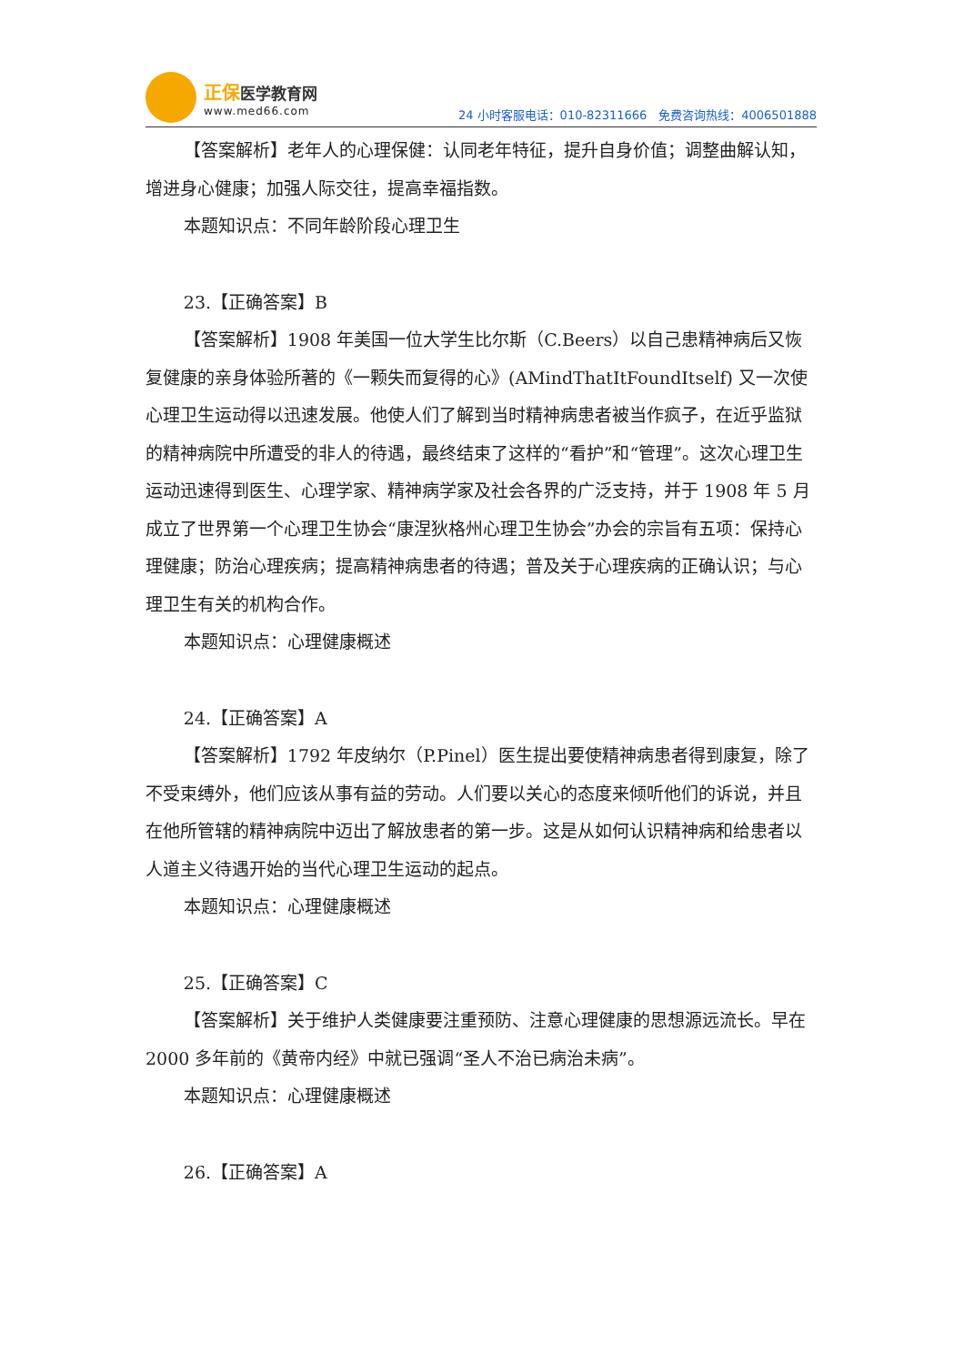正保医学教育网
www.med66.com
24 小时客服电话：010-82311666　免费咨询热线：4006501888
【答案解析】老年人的心理保健：认同老年特征，提升自身价值；调整曲解认知，增进身心健康；加强人际交往，提高幸福指数。
本题知识点：不同年龄阶段心理卫生
23.【正确答案】B
【答案解析】1908 年美国一位大学生比尔斯（C.Beers）以自己患精神病后又恢复健康的亲身体验所著的《一颗失而复得的心》(AMindThatItFoundItself) 又一次使心理卫生运动得以迅速发展。他使人们了解到当时精神病患者被当作疯子，在近乎监狱的精神病院中所遭受的非人的待遇，最终结束了这样的“看护”和“管理”。这次心理卫生运动迅速得到医生、心理学家、精神病学家及社会各界的广泛支持，并于 1908 年 5 月成立了世界第一个心理卫生协会“康涅狄格州心理卫生协会”办会的宗旨有五项：保持心理健康；防治心理疾病；提高精神病患者的待遇；普及关于心理疾病的正确认识；与心理卫生有关的机构合作。
本题知识点：心理健康概述
24.【正确答案】A
【答案解析】1792 年皮纳尔（P.Pinel）医生提出要使精神病患者得到康复，除了不受束缚外，他们应该从事有益的劳动。人们要以关心的态度来倾听他们的诉说，并且在他所管辖的精神病院中迈出了解放患者的第一步。这是从如何认识精神病和给患者以人道主义待遇开始的当代心理卫生运动的起点。
本题知识点：心理健康概述
25.【正确答案】C
【答案解析】关于维护人类健康要注重预防、注意心理健康的思想源远流长。早在 2000 多年前的《黄帝内经》中就已强调“圣人不治已病治未病”。
本题知识点：心理健康概述
26.【正确答案】A